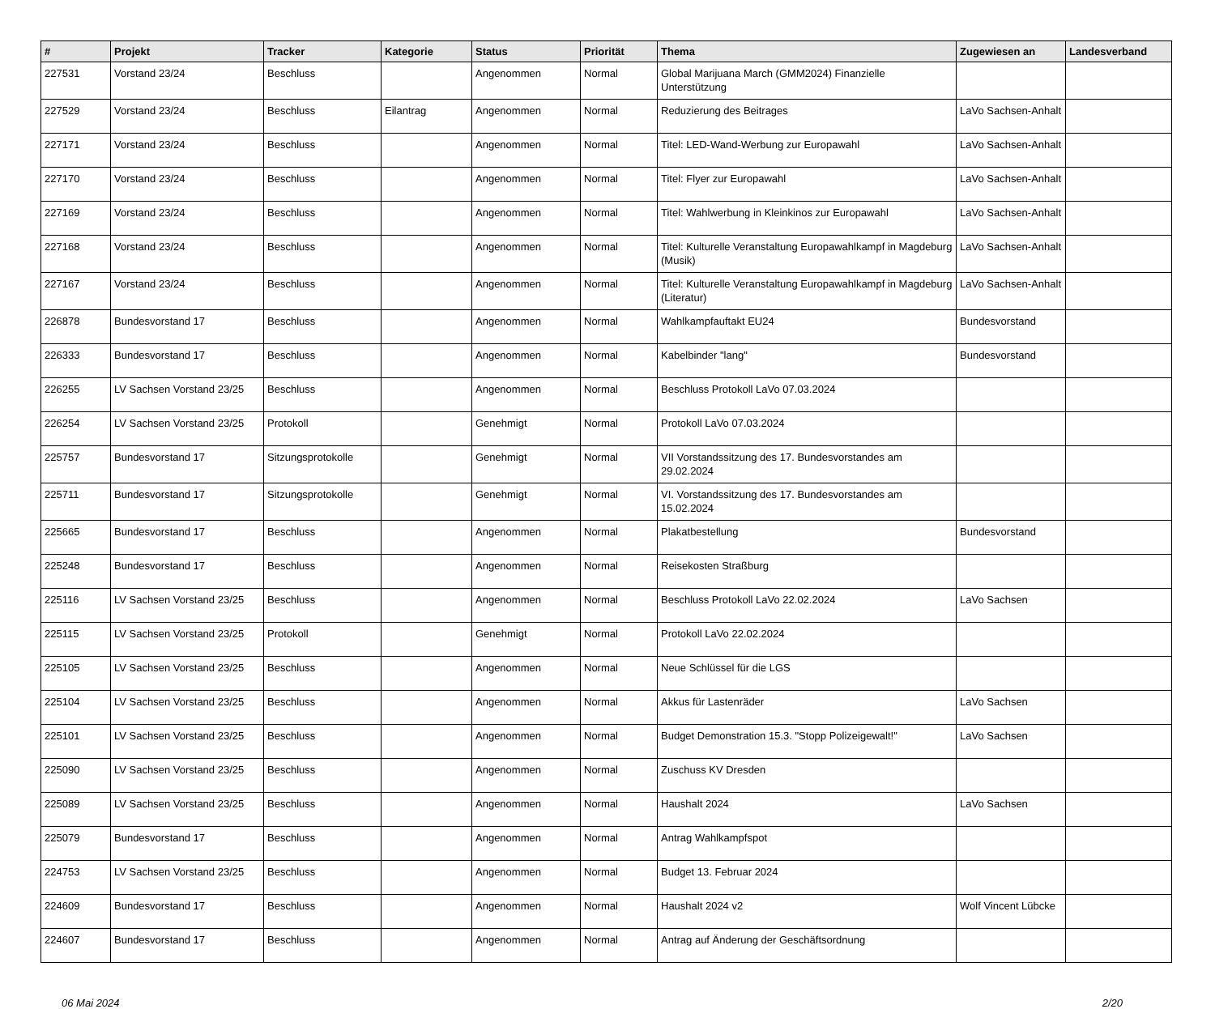| # | Projekt | Tracker | Kategorie | Status | Priorität | Thema | Zugewiesen an | Landesverband |
| --- | --- | --- | --- | --- | --- | --- | --- | --- |
| 227531 | Vorstand 23/24 | Beschluss | | Angenommen | Normal | Global Marijuana March (GMM2024) Finanzielle Unterstützung | | |
| 227529 | Vorstand 23/24 | Beschluss | Eilantrag | Angenommen | Normal | Reduzierung des Beitrages | LaVo Sachsen-Anhalt | |
| 227171 | Vorstand 23/24 | Beschluss | | Angenommen | Normal | Titel: LED-Wand-Werbung zur Europawahl | LaVo Sachsen-Anhalt | |
| 227170 | Vorstand 23/24 | Beschluss | | Angenommen | Normal | Titel: Flyer zur Europawahl | LaVo Sachsen-Anhalt | |
| 227169 | Vorstand 23/24 | Beschluss | | Angenommen | Normal | Titel: Wahlwerbung in Kleinkinos zur Europawahl | LaVo Sachsen-Anhalt | |
| 227168 | Vorstand 23/24 | Beschluss | | Angenommen | Normal | Titel: Kulturelle Veranstaltung Europawahlkampf in Magdeburg (Musik) | LaVo Sachsen-Anhalt | |
| 227167 | Vorstand 23/24 | Beschluss | | Angenommen | Normal | Titel: Kulturelle Veranstaltung Europawahlkampf in Magdeburg (Literatur) | LaVo Sachsen-Anhalt | |
| 226878 | Bundesvorstand 17 | Beschluss | | Angenommen | Normal | Wahlkampfauftakt EU24 | Bundesvorstand | |
| 226333 | Bundesvorstand 17 | Beschluss | | Angenommen | Normal | Kabelbinder "lang" | Bundesvorstand | |
| 226255 | LV Sachsen Vorstand 23/25 | Beschluss | | Angenommen | Normal | Beschluss Protokoll LaVo 07.03.2024 | | |
| 226254 | LV Sachsen Vorstand 23/25 | Protokoll | | Genehmigt | Normal | Protokoll LaVo 07.03.2024 | | |
| 225757 | Bundesvorstand 17 | Sitzungsprotokolle | | Genehmigt | Normal | VII Vorstandssitzung des 17. Bundesvorstandes am 29.02.2024 | | |
| 225711 | Bundesvorstand 17 | Sitzungsprotokolle | | Genehmigt | Normal | VI. Vorstandssitzung des 17. Bundesvorstandes am 15.02.2024 | | |
| 225665 | Bundesvorstand 17 | Beschluss | | Angenommen | Normal | Plakatbestellung | Bundesvorstand | |
| 225248 | Bundesvorstand 17 | Beschluss | | Angenommen | Normal | Reisekosten Straßburg | | |
| 225116 | LV Sachsen Vorstand 23/25 | Beschluss | | Angenommen | Normal | Beschluss Protokoll LaVo 22.02.2024 | LaVo Sachsen | |
| 225115 | LV Sachsen Vorstand 23/25 | Protokoll | | Genehmigt | Normal | Protokoll LaVo 22.02.2024 | | |
| 225105 | LV Sachsen Vorstand 23/25 | Beschluss | | Angenommen | Normal | Neue Schlüssel für die LGS | | |
| 225104 | LV Sachsen Vorstand 23/25 | Beschluss | | Angenommen | Normal | Akkus für Lastenräder | LaVo Sachsen | |
| 225101 | LV Sachsen Vorstand 23/25 | Beschluss | | Angenommen | Normal | Budget Demonstration 15.3. "Stopp Polizeigewalt!" | LaVo Sachsen | |
| 225090 | LV Sachsen Vorstand 23/25 | Beschluss | | Angenommen | Normal | Zuschuss KV Dresden | | |
| 225089 | LV Sachsen Vorstand 23/25 | Beschluss | | Angenommen | Normal | Haushalt 2024 | LaVo Sachsen | |
| 225079 | Bundesvorstand 17 | Beschluss | | Angenommen | Normal | Antrag Wahlkampfspot | | |
| 224753 | LV Sachsen Vorstand 23/25 | Beschluss | | Angenommen | Normal | Budget 13. Februar 2024 | | |
| 224609 | Bundesvorstand 17 | Beschluss | | Angenommen | Normal | Haushalt 2024 v2 | Wolf Vincent Lübcke | |
| 224607 | Bundesvorstand 17 | Beschluss | | Angenommen | Normal | Antrag auf Änderung der Geschäftsordnung | | |
06 Mai 2024 2/20